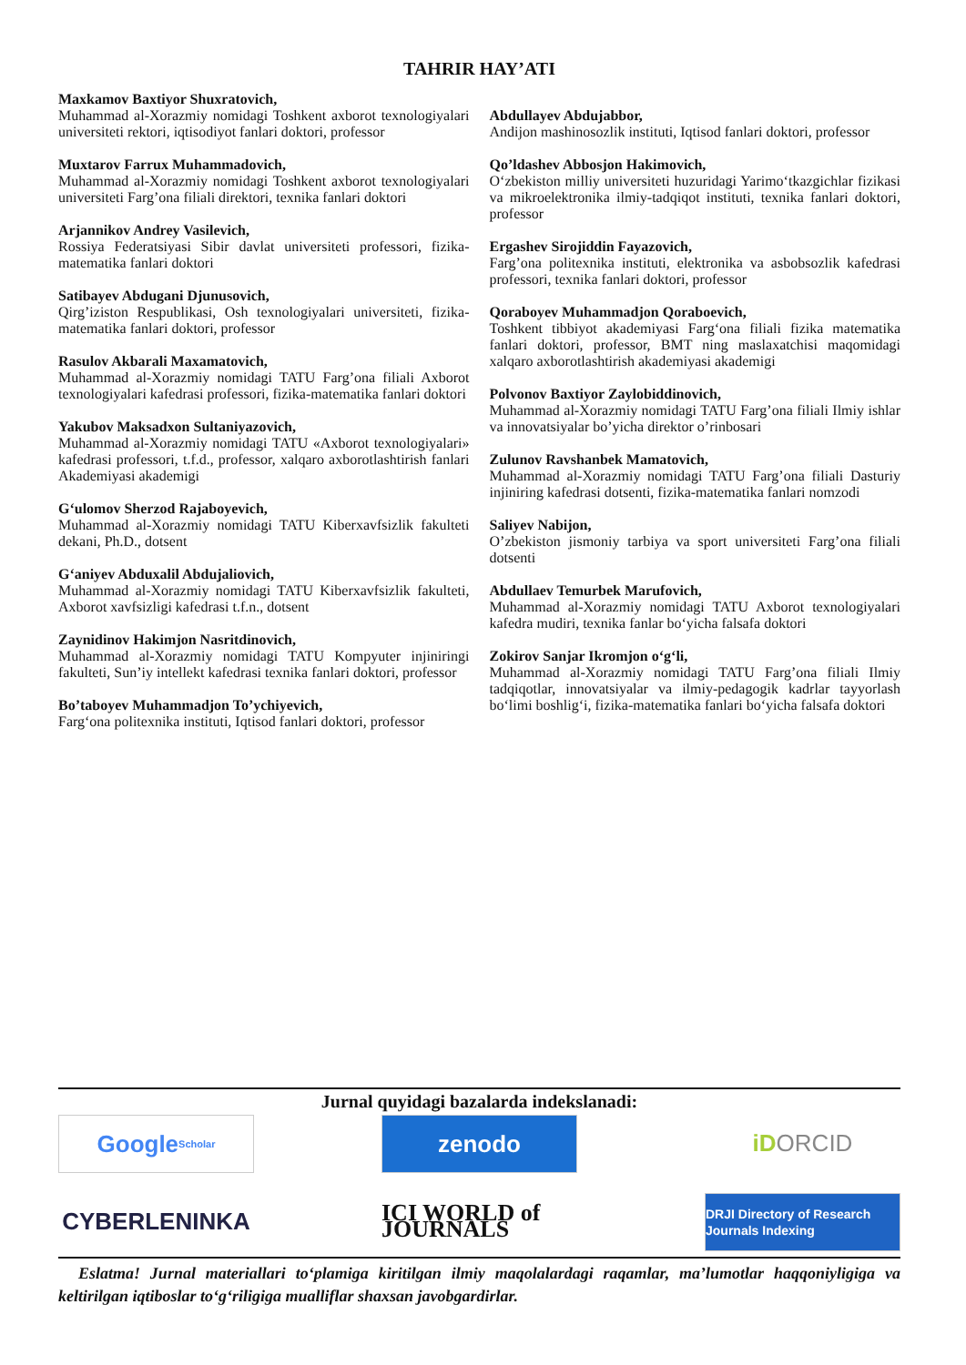TAHRIR HAY’ATI
Maxkamov Baxtiyor Shuxratovich,
Muhammad al-Xorazmiy nomidagi Toshkent axborot texnologiyalari universiteti rektori, iqtisodiyot fanlari doktori, professor
Muxtarov Farrux Muhammadovich,
Muhammad al-Xorazmiy nomidagi Toshkent axborot texnologiyalari universiteti Farg’ona filiali direktori, texnika fanlari doktori
Arjannikov Andrey Vasilevich,
Rossiya Federatsiyasi Sibir davlat universiteti professori, fizika-matematika fanlari doktori
Satibayev Abdugani Djunusovich,
Qirg’iziston Respublikasi, Osh texnologiyalari universiteti, fizika-matematika fanlari doktori, professor
Rasulov Akbarali Maxamatovich,
Muhammad al-Xorazmiy nomidagi TATU Farg’ona filiali Axborot texnologiyalari kafedrasi professori, fizika-matematika fanlari doktori
Yakubov Maksadxon Sultaniyazovich,
Muhammad al-Xorazmiy nomidagi TATU «Axborot texnologiyalari» kafedrasi professori, t.f.d., professor, xalqaro axborotlashtirish fanlari Akademiyasi akademigi
G‘ulomov Sherzod Rajaboyevich,
Muhammad al-Xorazmiy nomidagi TATU Kiberxavfsizlik fakulteti dekani, Ph.D., dotsent
G‘aniyev Abduxalil Abdujaliovich,
Muhammad al-Xorazmiy nomidagi TATU Kiberxavfsizlik fakulteti, Axborot xavfsizligi kafedrasi t.f.n., dotsent
Zaynidinov Hakimjon Nasritdinovich,
Muhammad al-Xorazmiy nomidagi TATU Kompyuter injiniringi fakulteti, Sun’iy intellekt kafedrasi texnika fanlari doktori, professor
Bo’taboyev Muhammadjon To’ychiyevich,
Farg‘ona politexnika instituti, Iqtisod fanlari doktori, professor
Abdullayev Abdujabbor,
Andijon mashinosozlik instituti, Iqtisod fanlari doktori, professor
Qo’ldashev Abbosjon Hakimovich,
O‘zbekiston milliy universiteti huzuridagi Yarimo‘tkazgichlar fizikasi va mikroelektronika ilmiy-tadqiqot instituti, texnika fanlari doktori, professor
Ergashev Sirojiddin Fayazovich,
Farg’ona politexnika instituti, elektronika va asbobsozlik kafedrasi professori, texnika fanlari doktori, professor
Qoraboyev Muhammadjon Qoraboevich,
Toshkent tibbiyot akademiyasi Farg‘ona filiali fizika matematika fanlari doktori, professor, BMT ning maslaxatchisi maqomidagi xalqaro axborotlashtirish akademiyasi akademigi
Polvonov Baxtiyor Zaylobiddinovich,
Muhammad al-Xorazmiy nomidagi TATU Farg’ona filiali Ilmiy ishlar va innovatsiyalar bo’yicha direktor o’rinbosari
Zulunov Ravshanbek Mamatovich,
Muhammad al-Xorazmiy nomidagi TATU Farg’ona filiali Dasturiy injiniring kafedrasi dotsenti, fizika-matematika fanlari nomzodi
Saliyev Nabijon,
O’zbekiston jismoniy tarbiya va sport universiteti Farg’ona filiali dotsenti
Abdullaev Temurbek Marufovich,
Muhammad al-Xorazmiy nomidagi TATU Axborot texnologiyalari kafedra mudiri, texnika fanlar bo‘yicha falsafa doktori
Zokirov Sanjar Ikromjon o‘g‘li,
Muhammad al-Xorazmiy nomidagi TATU Farg’ona filiali Ilmiy tadqiqotlar, innovatsiyalar va ilmiy-pedagogik kadrlar tayyorlash bo‘limi boshlig‘i, fizika-matematika fanlari bo‘yicha falsafa doktori
Jurnal quyidagi bazalarda indekslanadi:
Google Scholar
zenodo
iD ORCID
CYBERLENINKA
ICI WORLD of JOURNALS
DRJI Directory of Research Journals Indexing
Eslatma! Jurnal materiallari to‘plamiga kiritilgan ilmiy maqolalardagi raqamlar, ma’lumotlar haqqoniyligiga va keltirilgan iqtiboslar to‘g‘riligiga mualliflar shaxsan javobgardirlar.